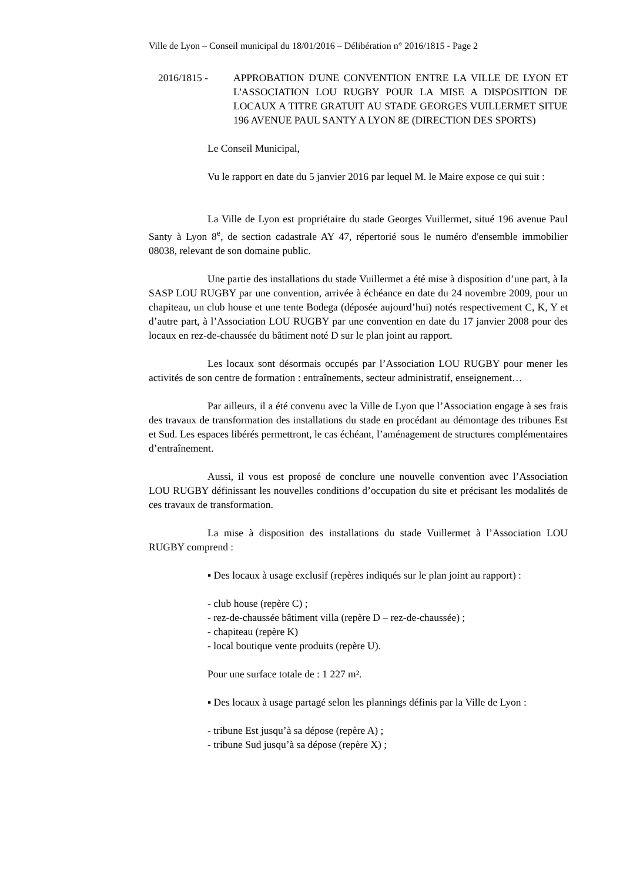Ville de Lyon – Conseil municipal du 18/01/2016 – Délibération n° 2016/1815 - Page 2
2016/1815 - APPROBATION D'UNE CONVENTION ENTRE LA VILLE DE LYON ET L'ASSOCIATION LOU RUGBY POUR LA MISE A DISPOSITION DE LOCAUX A TITRE GRATUIT AU STADE GEORGES VUILLERMET SITUE 196 AVENUE PAUL SANTY A LYON 8E (DIRECTION DES SPORTS)
Le Conseil Municipal,
Vu le rapport en date du 5 janvier 2016 par lequel M. le Maire expose ce qui suit :
La Ville de Lyon est propriétaire du stade Georges Vuillermet, situé 196 avenue Paul Santy à Lyon 8<sup>e</sup>, de section cadastrale AY 47, répertorié sous le numéro d'ensemble immobilier 08038, relevant de son domaine public.
Une partie des installations du stade Vuillermet a été mise à disposition d’une part, à la SASP LOU RUGBY par une convention, arrivée à échéance en date du 24 novembre 2009, pour un chapiteau, un club house et une tente Bodega (déposée aujourd’hui) notés respectivement C, K, Y et d’autre part, à l’Association LOU RUGBY par une convention en date du 17 janvier 2008 pour des locaux en rez-de-chaussée du bâtiment noté D sur le plan joint au rapport.
Les locaux sont désormais occupés par l’Association LOU RUGBY pour mener les activités de son centre de formation : entraînements, secteur administratif, enseignement…
Par ailleurs, il a été convenu avec la Ville de Lyon que l’Association engage à ses frais des travaux de transformation des installations du stade en procédant au démontage des tribunes Est et Sud. Les espaces libérés permettront, le cas échéant, l’aménagement de structures complémentaires d’entraînement.
Aussi, il vous est proposé de conclure une nouvelle convention avec l’Association LOU RUGBY définissant les nouvelles conditions d’occupation du site et précisant les modalités de ces travaux de transformation.
La mise à disposition des installations du stade Vuillermet à l’Association LOU RUGBY comprend :
▪ Des locaux à usage exclusif (repères indiqués sur le plan joint au rapport) :
- club house (repère C) ;
- rez-de-chaussée bâtiment villa (repère D – rez-de-chaussée) ;
- chapiteau (repère K)
- local boutique vente produits (repère U).
Pour une surface totale de : 1 227 m².
▪ Des locaux à usage partagé selon les plannings définis par la Ville de Lyon :
- tribune Est jusqu’à sa dépose (repère A) ;
- tribune Sud jusqu’à sa dépose (repère X) ;